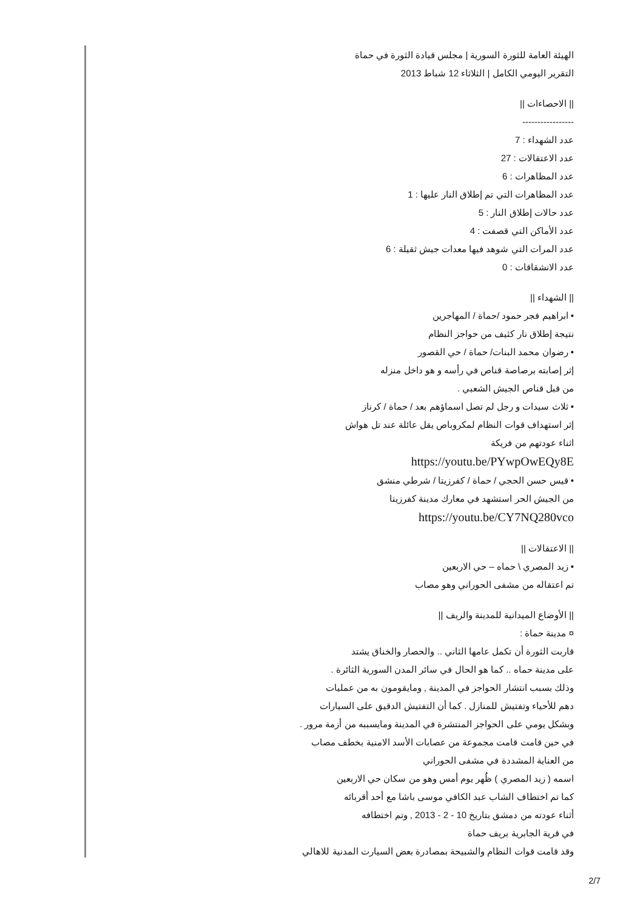الهيئة العامة للثورة السورية | مجلس قيادة الثورة في حماة
التقرير اليومي الكامل | الثلاثاء 12 شباط 2013
|| الاحصاءات ||
-----------------
عدد الشهداء : 7
عدد الاعتقالات : 27
عدد المظاهرات : 6
عدد المظاهرات التي تم إطلاق النار عليها : 1
عدد حالات إطلاق النار : 5
عدد الأماكن التي قصفت : 4
عدد المرات التي شوهد فيها معدات جيش ثقيلة : 6
عدد الانشقاقات : 0
|| الشهداء ||
• ابراهيم فجر حمود /حماة / المهاجرين
نتيجة إطلاق نار كثيف من حواجز النظام
• رضوان محمد البنات/ حماة / حي القصور
إثر إصابته برصاصة قناص في رأسه و هو داخل منزله
من قبل قناص الجيش الشعبي .
• ثلاث سيدات و رجل لم تصل اسماؤهم بعد / حماة / كرناز
إثر استهداف قوات النظام لمكروباص يقل عائلة عند تل هواش
اثناء عودتهم من فريكة
https://youtu.be/PYwpOwEQy8E
• قيس حسن الحجي / حماة / كفرزيتا / شرطي منشق
من الجيش الحر استشهد في معارك مدينة كفرزيتا
https://youtu.be/CY7NQ280vco
|| الاعتقالات ||
• زيد المصري \ حماه – حي الاربعين
تم اعتقاله من مشفى الحوراني وهو مصاب
|| الأوضاع الميدانية للمدينة والريف ||
¤ مدينة حماة :
قاربت الثورة أن تكمل عامها الثاني .. والحصار والخناق يشتد
على مدينة حماه .. كما هو الحال في سائر المدن السورية الثائرة .
وذلك بسبب انتشار الحواجز في المدينة , ومايقومون به من عمليات
دهم للأحياء وتفتيش للمنازل . كما أن التفتيش الدقيق على السيارات
وبشكل يومي على الحواجز المنتشرة في المدينة ومايسببه من أزمة مرور .
في حين قامت قامت مجموعة من عصابات الأسد الامنية بخطف مصاب
من العناية المشددة في مشفى الحوراني
اسمه ( زيد المصري ) ظُهر يوم أمس وهو من سكان حي الاربعين
كما تم اختطاف الشاب عبد الكافي موسى باشا مع أحد أقربائه
أثناء عودته من دمشق بتاريخ 10 - 2 - 2013 , وتم اختطافه
في قرية الجابرية بريف حماة
وقد قامت قوات النظام والشبيحة بمصادرة بعض السيارت المدنية للاهالي
2/7